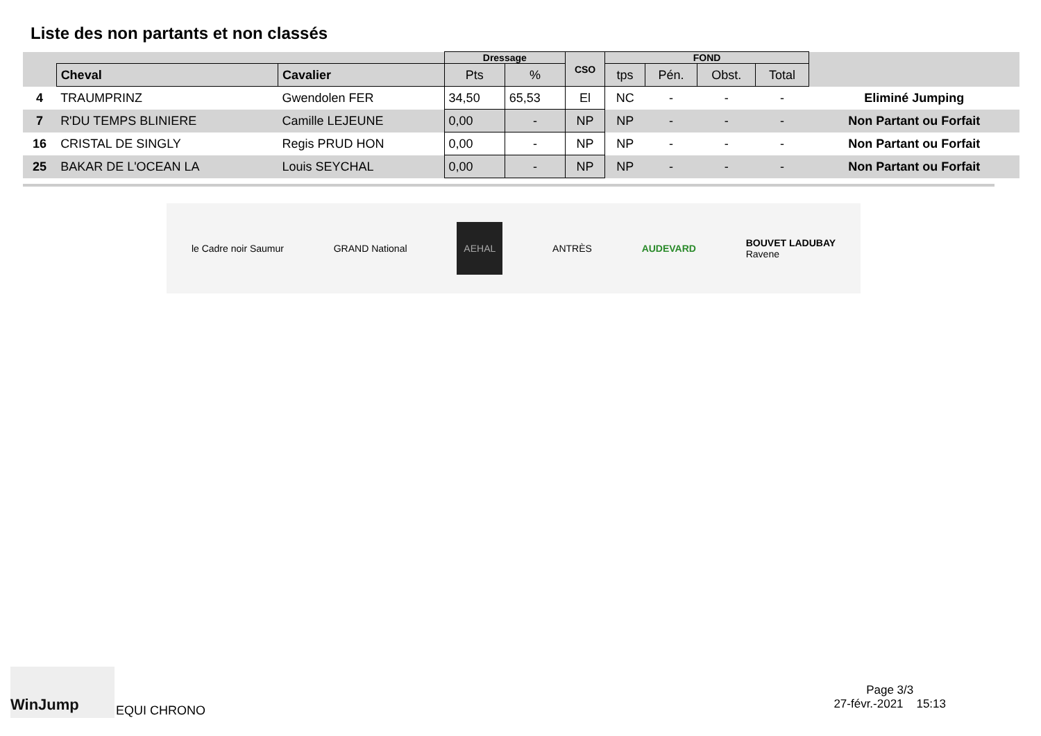Liste des non partants et non classés
| | | | Dressage | | CSO | FOND | | | | |
| --- | --- | --- | --- | --- | --- | --- | --- | --- | --- | --- |
| | Cheval | Cavalier | Pts | % | | tps | Pén. | Obst. | Total | |
| 4 | TRAUMPRINZ | Gwendolen FER | 34,50 | 65,53 | El | NC | - | - | - | Eliminé Jumping |
| 7 | R'DU TEMPS BLINIERE | Camille LEJEUNE | 0,00 | - | NP | NP | - | - | - | Non Partant ou Forfait |
| 16 | CRISTAL DE SINGLY | Regis PRUD HON | 0,00 | - | NP | NP | - | - | - | Non Partant ou Forfait |
| 25 | BAKAR DE L'OCEAN LA | Louis SEYCHAL | 0,00 | - | NP | NP | - | - | - | Non Partant ou Forfait |
le Cadre noir Saumur GRAND National AEHAL ANTRÈS AUDEVARD BOUVET LADUBAY
Ravene
WinJump
EQUI CHRONO
Page 3/3
27-févr.-2021 15:13